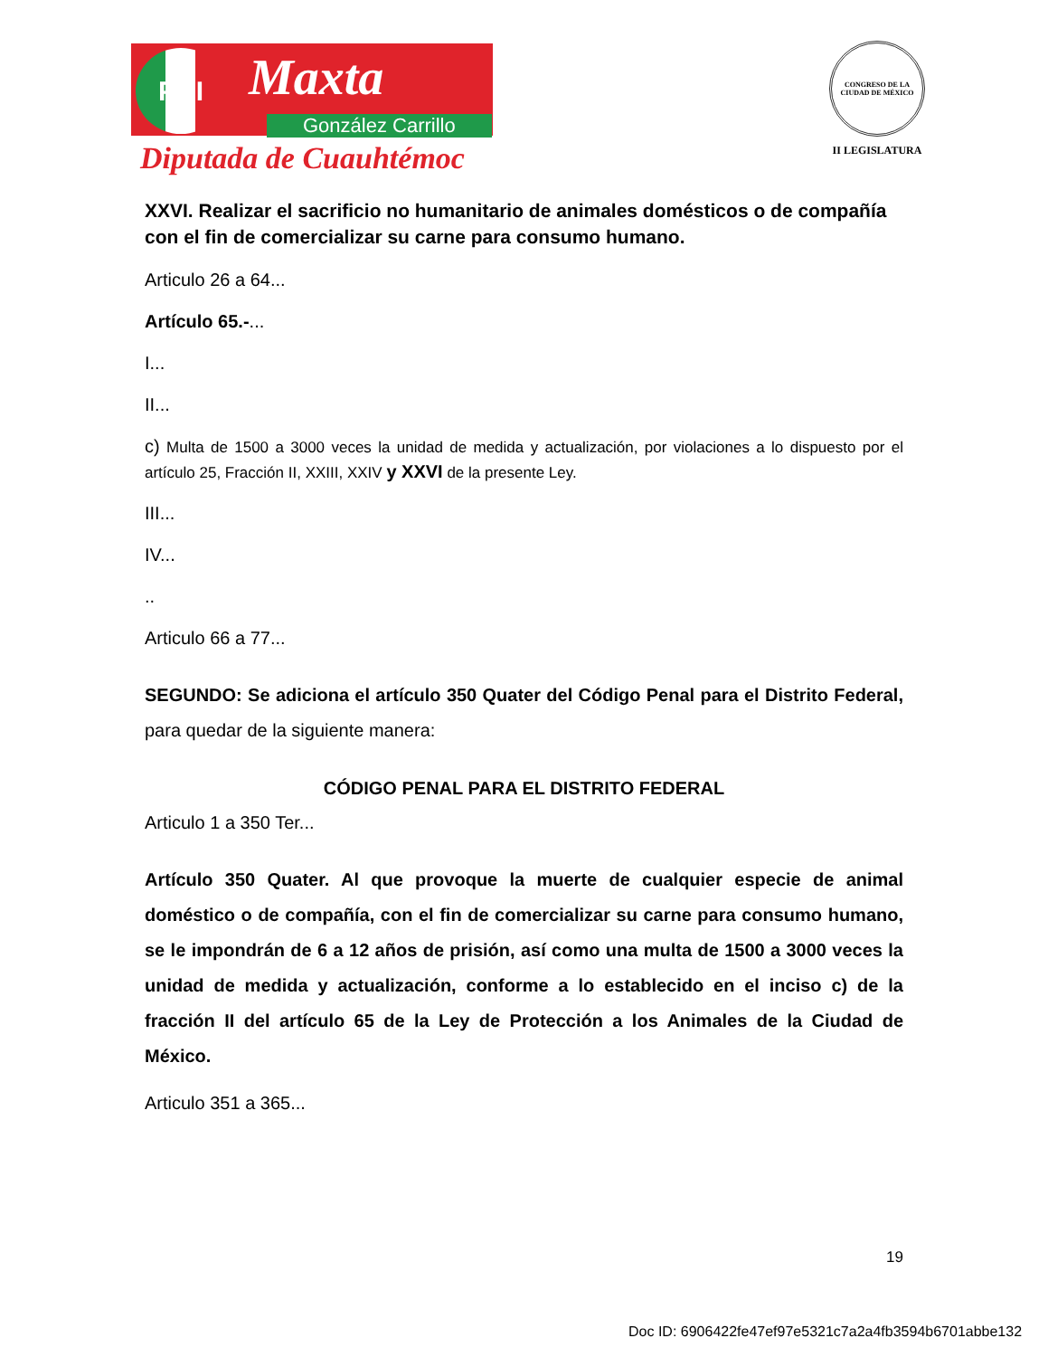PRI Maxta
González Carrillo
Diputada de Cuauhtémoc
CONGRESO DE LA CIUDAD DE MÉXICO
II LEGISLATURA
XXVI. Realizar el sacrificio no humanitario de animales domésticos o de compañía con el fin de comercializar su carne para consumo humano.
Articulo 26 a 64...
Artículo 65.-...
I...
II...
c) Multa de 1500 a 3000 veces la unidad de medida y actualización, por violaciones a lo dispuesto por el artículo 25, Fracción II, XXIII, XXIV y XXVI de la presente Ley.
III...
IV...
..
Articulo 66 a 77...
SEGUNDO: Se adiciona el artículo 350 Quater del Código Penal para el Distrito Federal, para quedar de la siguiente manera:
CÓDIGO PENAL PARA EL DISTRITO FEDERAL
Articulo 1 a 350 Ter...
Artículo 350 Quater. Al que provoque la muerte de cualquier especie de animal doméstico o de compañía, con el fin de comercializar su carne para consumo humano, se le impondrán de 6 a 12 años de prisión, así como una multa de 1500 a 3000 veces la unidad de medida y actualización, conforme a lo establecido en el inciso c) de la fracción II del artículo 65 de la Ley de Protección a los Animales de la Ciudad de México.
Articulo 351 a 365...
19
Doc ID: 6906422fe47ef97e5321c7a2a4fb3594b6701abbe132